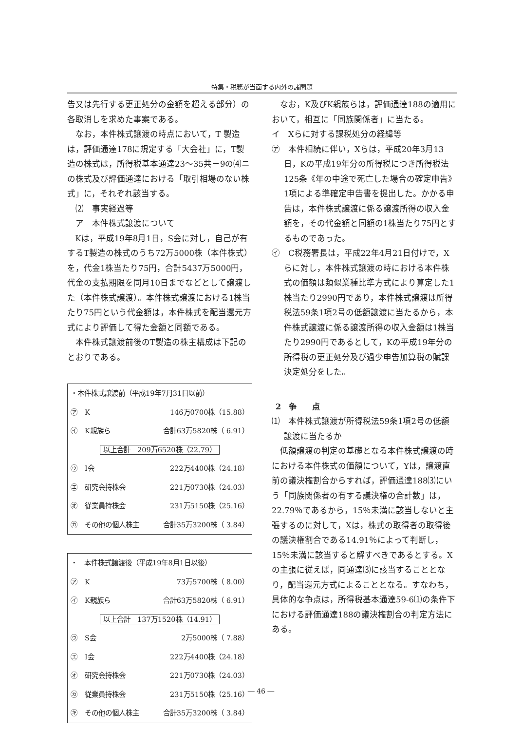特集・税務が当面する内外の諸問題
告又は先行する更正処分の金額を超える部分）の各取消しを求めた事案である。
なお，本件株式譲渡の時点において，T 製造は，評価通達178に規定する「大会社」に，T製造の株式は，所得税基本通達23～35共－9の⑷ニの株式及び評価通達における「取引相場のない株式」に，それぞれ該当する。
⑵　事実経過等
ア　本件株式譲渡について
Kは，平成19年8月1日，S会に対し，自己が有するT製造の株式のうち72万5000株（本件株式）を，代金1株当たり75円，合計5437万5000円，代金の支払期限を同月10日までなどとして譲渡した（本件株式譲渡）。本件株式譲渡における1株当たり75円という代金額は，本件株式を配当還元方式により評価して得た金額と同額である。
本件株式譲渡前後のT製造の株主構成は下記のとおりである。
| ・本件株式譲渡前（平成19年7月31日以前） | | |
| ㋐ | K | 146万0700株（15.88） |
| ㋑ | K親族ら | 合計63万5820株（ 6.91） |
| 以上合計 209万6520株（22.79） | | |
| ㋒ | I会 | 222万4400株（24.18） |
| ㋓ | 研究会持株会 | 221万0730株（24.03） |
| ㋔ | 従業員持株会 | 231万5150株（25.16） |
| ㋕ | その他の個人株主 | 合計35万3200株（ 3.84） |
| ・ 本件株式譲渡後（平成19年8月1日以後） | | |
| ㋐ | K | 73万5700株（ 8.00） |
| ㋑ | K親族ら | 合計63万5820株（ 6.91） |
| 以上合計 137万1520株（14.91） | | |
| ㋒ | S会 | 2万5000株（ 7.88） |
| ㋓ | I会 | 222万4400株（24.18） |
| ㋔ | 研究会持株会 | 221万0730株（24.03） |
| ㋕ | 従業員持株会 | 231万5150株（25.16） |
| ㋖ | その他の個人株主 | 合計35万3200株（ 3.84） |
なお，K及びK親族らは，評価通達188の適用において，相互に「同族関係者」に当たる。
イ　Xらに対する課税処分の経緯等
㋐　本件相続に伴い，Xらは，平成20年3月13日，Kの平成19年分の所得税につき所得税法125条《年の中途で死亡した場合の確定申告》1項による準確定申告書を提出した。かかる申告は，本件株式譲渡に係る譲渡所得の収入金額を，その代金額と同額の1株当たり75円とするものであった。
㋑　C税務署長は，平成22年4月21日付けで，Xらに対し，本件株式譲渡の時における本件株式の価額は類似業種比準方式により算定した1株当たり2990円であり，本件株式譲渡は所得税法59条1項2号の低額譲渡に当たるから，本件株式譲渡に係る譲渡所得の収入金額は1株当たり2990円であるとして，Kの平成19年分の所得税の更正処分及び過少申告加算税の賦課決定処分をした。
2　争　　点
⑴　本件株式譲渡が所得税法59条1項2号の低額譲渡に当たるか
低額譲渡の判定の基礎となる本件株式譲渡の時における本件株式の価額について，Yは，譲渡直前の議決権割合からすれば，評価通達188⑶にいう「同族関係者の有する議決権の合計数」は，22.79％であるから，15％未満に該当しないと主張するのに対して，Xは，株式の取得者の取得後の議決権割合である14.91％によって判断し，15％未満に該当すると解すべきであるとする。Xの主張に従えば，同通達⑶に該当することとなり，配当還元方式によることとなる。すなわち，具体的な争点は，所得税基本通達59-6⑴の条件下における評価通達188の議決権割合の判定方法にある。
― 46 ―